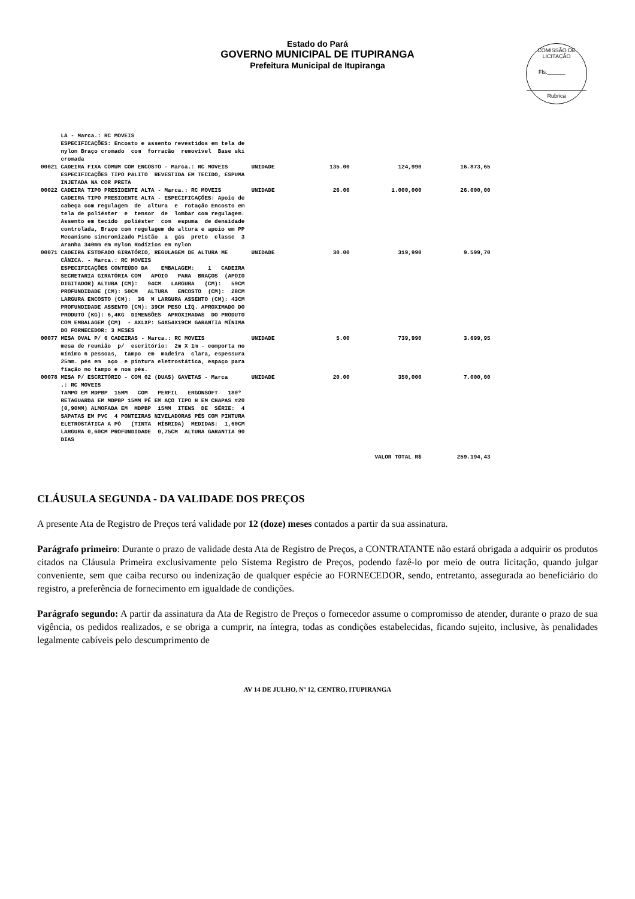Estado do Pará
GOVERNO MUNICIPAL DE ITUPIRANGA
Prefeitura Municipal de Itupiranga
COMISSÃO DE LICITAÇÃO
Fls.______
Rubrica
| | LA - Marca.: RC MOVEIS ESPECIFICAÇÕES: Encosto e assento revestidos em tela de nylon Braço cromado com forracão removível Base ski cromada | | | | |
| 00021 | CADEIRA FIXA COMUM COM ENCOSTO - Marca.: RC MOVEIS ESPECIFICAÇÕES TIPO PALITO REVESTIDA EM TECIDO, ESPUMA INJETADA NA COR PRETA | UNIDADE | 135.00 | 124,990 | 16.873,65 |
| 00022 | CADEIRA TIPO PRESIDENTE ALTA - Marca.: RC MOVEIS CADEIRA TIPO PRESIDENTE ALTA - ESPECIFICAÇÕES: Apoio de cabeça com regulagem de altura e rotação Encosto em tela de poliéster e tensor de lombar com regulagem. Assento em tecido poliéster com espuma de densidade controlada, Braço com regulagem de altura e apoio em PP Mecanismo sincronizado Pistão a gás preto classe 3 Aranha 340mm em nylon Rodízios em nylon | UNIDADE | 26.00 | 1.000,000 | 26.000,00 |
| 00071 | CADEIRA ESTOFADO GIRATÓRIO, REGULAGEM DE ALTURA ME CÂNICA. - Marca.: RC MOVEIS ESPECIFICAÇÕES CONTEÚDO DA EMBALAGEM: 1 CADEIRA SECRETARIA GIRATÓRIA COM APOIO PARA BRAÇOS (APOIO DIGITADOR) ALTURA (CM): 94CM LARGURA (CM): 59CM PROFUNDIDADE (CM): 50CM ALTURA ENCOSTO (CM): 28CM LARGURA ENCOSTO (CM): 36 M LARGURA ASSENTO (CM): 43CM PROFUNDIDADE ASSENTO (CM): 39CM PESO LÍQ. APROXIMADO DO PRODUTO (KG): 6,4KG DIMENSÕES APROXIMADAS DO PRODUTO COM EMBALAGEM (CM) - AXLXP: 54X54X19CM GARANTIA MÍNIMA DO FORNECEDOR: 3 MESES | UNIDADE | 30.00 | 319,990 | 9.599,70 |
| 00077 | MESA OVAL P/ 6 CADEIRAS - Marca.: RC MOVEIS mesa de reunião p/ escritório: 2m X 1m - comporta no mínimo 6 pessoas, tampo em madeira clara, espessura 25mm. pés em aço e pintura eletrostática, espaço para fiação no tampo e nos pés. | UNIDADE | 5.00 | 739,990 | 3.699,95 |
| 00078 | MESA P/ ESCRITÓRIO - COM 02 (DUAS) GAVETAS - Marca .: RC MOVEIS TAMPO EM MDPBP 15MM COM PERFIL ERGONSOFT 180º RETAGUARDA EM MDPBP 15MM PÉ EM AÇO TIPO H EM CHAPAS #20 (0,90MM) ALMOFADA EM MDPBP 15MM ITENS DE SÉRIE: 4 SAPATAS EM PVC 4 PONTEIRAS NIVELADORAS PÉS COM PINTURA ELETROSTÁTICA A PÓ (TINTA HÍBRIDA) MEDIDAS: 1,60CM LARGURA 0,60CM PROFUNDIDADE 0,75CM ALTURA GARANTIA 90 DIAS | UNIDADE | 20.00 | 350,000 | 7.000,00 |
| | | | | VALOR TOTAL R$ | 259.194,43 |
CLÁUSULA SEGUNDA - DA VALIDADE DOS PREÇOS
A presente Ata de Registro de Preços terá validade por 12 (doze) meses contados a partir da sua assinatura.
Parágrafo primeiro: Durante o prazo de validade desta Ata de Registro de Preços, a CONTRATANTE não estará obrigada a adquirir os produtos citados na Cláusula Primeira exclusivamente pelo Sistema Registro de Preços, podendo fazê-lo por meio de outra licitação, quando julgar conveniente, sem que caiba recurso ou indenização de qualquer espécie ao FORNECEDOR, sendo, entretanto, assegurada ao beneficiário do registro, a preferência de fornecimento em igualdade de condições.
Parágrafo segundo: A partir da assinatura da Ata de Registro de Preços o fornecedor assume o compromisso de atender, durante o prazo de sua vigência, os pedidos realizados, e se obriga a cumprir, na íntegra, todas as condições estabelecidas, ficando sujeito, inclusive, às penalidades legalmente cabíveis pelo descumprimento de
AV 14 DE JULHO, Nº 12, CENTRO, ITUPIRANGA